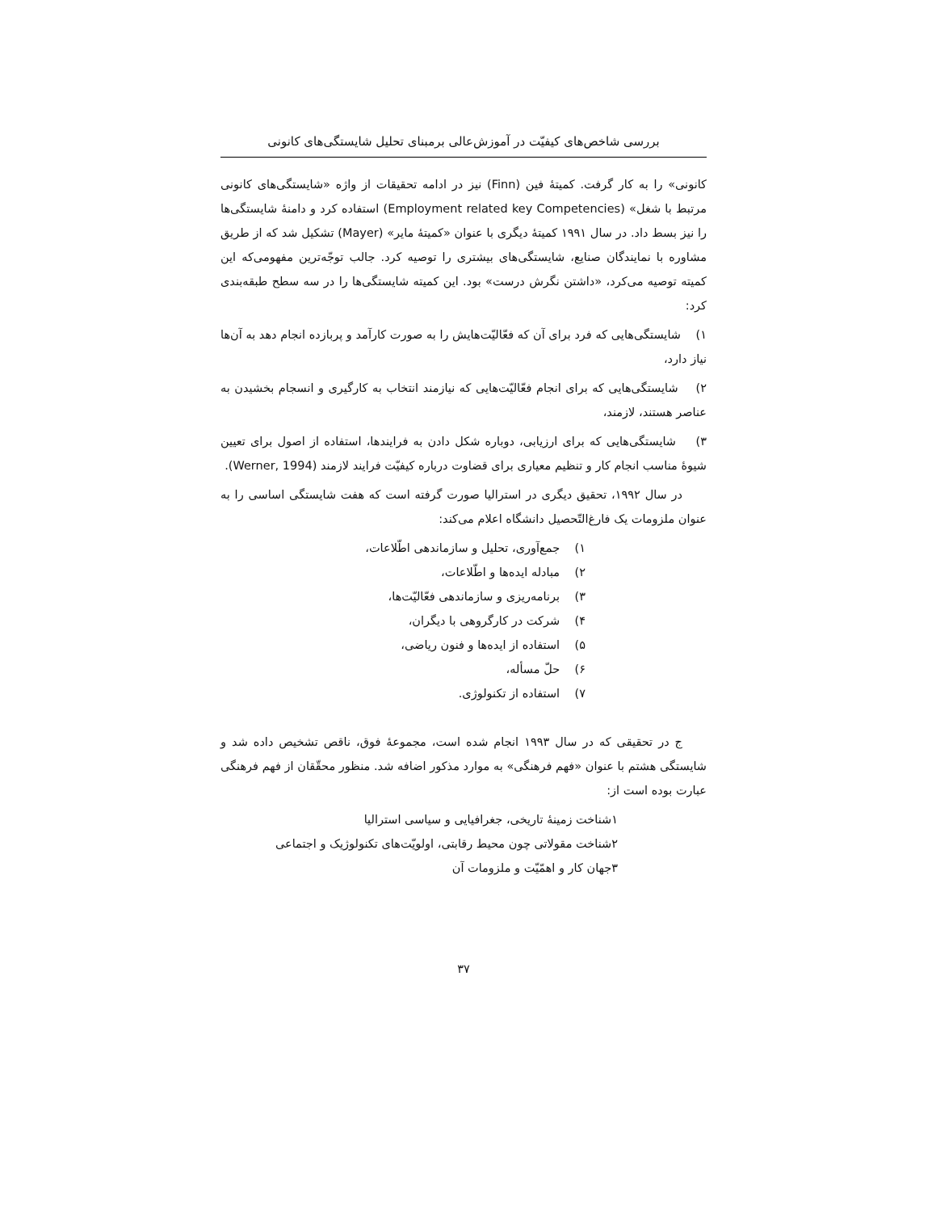بررسی شاخص‌های کیفیّت در آموزش‌عالی برمبنای تحلیل شایستگی‌های کانونی
کانونی» را به کار گرفت. کمیتهٔ فین (Finn) نیز در ادامه تحقیقات از واژه «شایستگی‌های کانونی مرتبط با شغل» (Employment related key Competencies) استفاده کرد و دامنهٔ شایستگی‌ها را نیز بسط داد. در سال ۱۹۹۱ کمیتهٔ دیگری با عنوان «کمیتهٔ مایر» (Mayer) تشکیل شد که از طریق مشاوره با نمایندگان صنایع، شایستگی‌های بیشتری را توصیه کرد. جالب توجّه‌ترین مفهومی‌که این کمیته توصیه می‌کرد، «داشتن نگرش درست» بود. این کمیته شایستگی‌ها را در سه سطح طبقه‌بندی کرد:
۱) شایستگی‌هایی که فرد برای آن که فعّالیّت‌هایش را به صورت کارآمد و پربازده انجام دهد به آن‌ها نیاز دارد،
۲) شایستگی‌هایی که برای انجام فعّالیّت‌هایی که نیازمند انتخاب به کارگیری و انسجام بخشیدن به عناصر هستند، لازمند،
۳) شایستگی‌هایی که برای ارزیابی، دوباره شکل دادن به فرایندها، استفاده از اصول برای تعیین شیوهٔ مناسب انجام کار و تنظیم معیاری برای قضاوت درباره کیفیّت فرایند لازمند (Werner, 1994).
در سال ۱۹۹۲، تحقیق دیگری در استرالیا صورت گرفته است که هفت شایستگی اساسی را به عنوان ملزومات یک فارغ‌التّحصیل دانشگاه اعلام می‌کند:
۱) جمع‌آوری، تحلیل و سازماندهی اطّلاعات،
۲) مبادله ایده‌ها و اطّلاعات،
۳) برنامه‌ریزی و سازماندهی فعّالیّت‌ها،
۴) شرکت در کارگروهی با دیگران،
۵) استفاده از ایده‌ها و فنون ریاضی،
۶) حلّ مسأله،
۷) استفاده از تکنولوژی.
ج در تحقیقی که در سال ۱۹۹۳ انجام شده است، مجموعهٔ فوق، ناقص تشخیص داده شد و شایستگی هشتم با عنوان «فهم فرهنگی» به موارد مذکور اضافه شد. منظور محقّقان از فهم فرهنگی عبارت بوده است از:
۱شناخت زمینهٔ تاریخی، جغرافیایی و سیاسی استرالیا
۲شناخت مقولاتی چون محیط رقابتی، اولویّت‌های تکنولوژیک و اجتماعی
۳جهان کار و اهمّیّت و ملزومات آن
۳۷